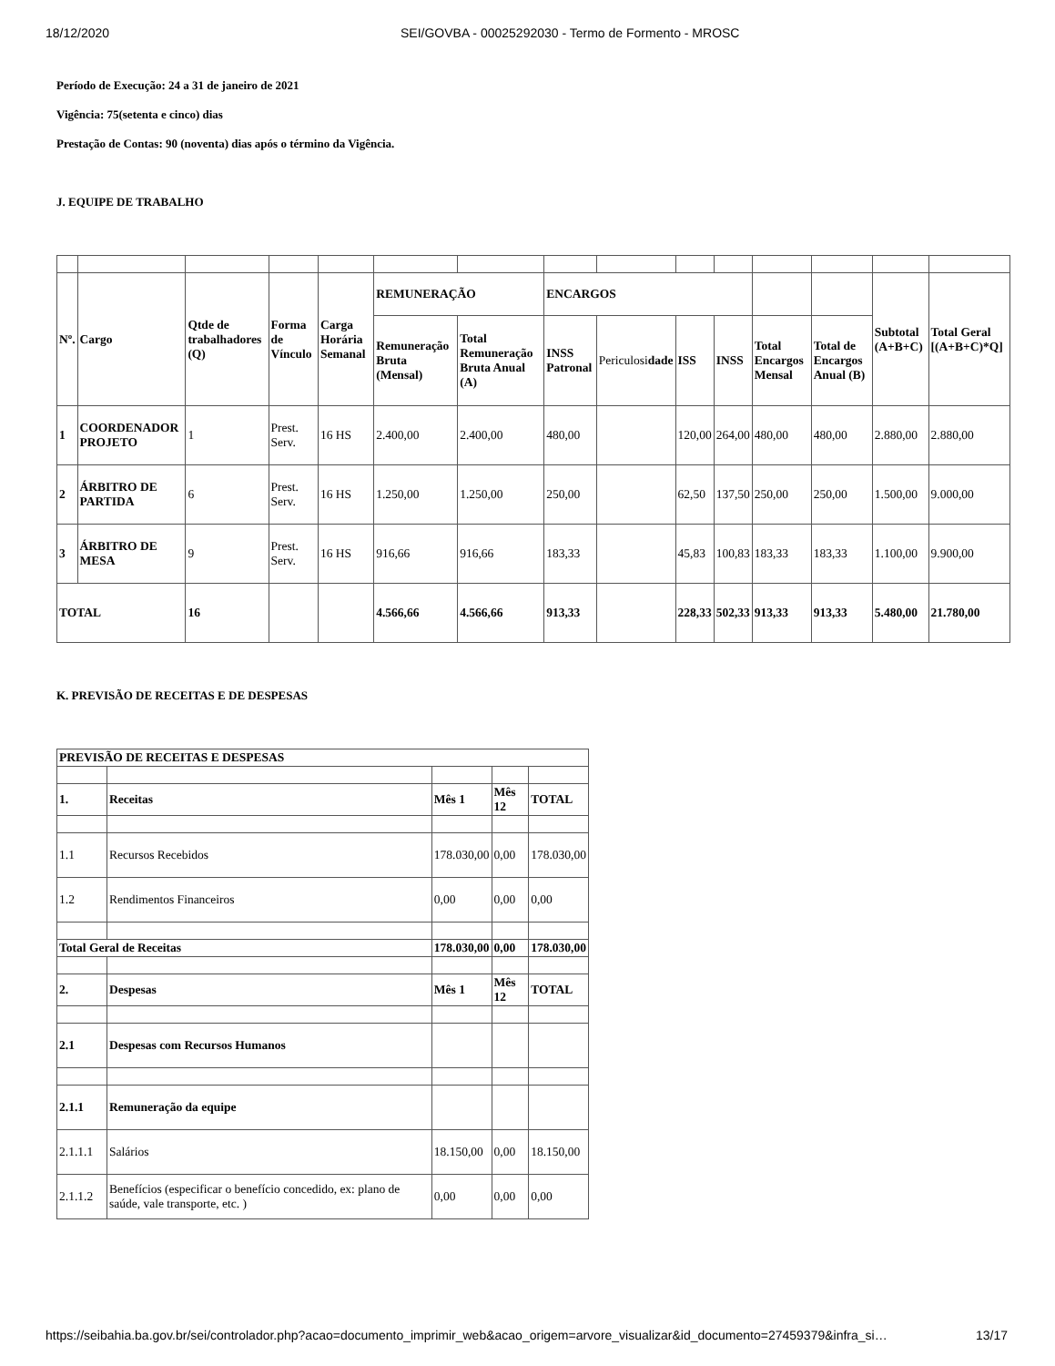18/12/2020 SEI/GOVBA - 00025292030 - Termo de Formento - MROSC
Período de Execução: 24 a 31 de janeiro de 2021
Vigência: 75(setenta e cinco) dias
Prestação de Contas: 90 (noventa) dias após o término da Vigência.
J. EQUIPE DE TRABALHO
| Nº. | Cargo | Qtde de trabalhadores (Q) | Forma de Vínculo | Carga Horária Semanal | REMUNERAÇÃO | | ENCARGOS | | | | | | Subtotal (A+B+C) | Total Geral [(A+B+C)*Q] |
| --- | --- | --- | --- | --- | --- | --- | --- | --- | --- | --- | --- | --- | --- | --- |
| | | | | | Remuneração Bruta (Mensal) | Total Remuneração Bruta Anual (A) | INSS Patronal | Periculosi dade | ISS | INSS | Total Encargos Mensal | Total de Encargos Anual (B) | | |
| 1 | COORDENADOR PROJETO | 1 | Prest. Serv. | 16 HS | 2.400,00 | 2.400,00 | 480,00 | | 120,00 | 264,00 | 480,00 | 480,00 | 2.880,00 | 2.880,00 |
| 2 | ÁRBITRO DE PARTIDA | 6 | Prest. Serv. | 16 HS | 1.250,00 | 1.250,00 | 250,00 | | 62,50 | 137,50 | 250,00 | 250,00 | 1.500,00 | 9.000,00 |
| 3 | ÁRBITRO DE MESA | 9 | Prest. Serv. | 16 HS | 916,66 | 916,66 | 183,33 | | 45,83 | 100,83 | 183,33 | 183,33 | 1.100,00 | 9.900,00 |
| TOTAL | | 16 | | | 4.566,66 | 4.566,66 | 913,33 | | 228,33 | 502,33 | 913,33 | 913,33 | 5.480,00 | 21.780,00 |
K. PREVISÃO DE RECEITAS E DE DESPESAS
| PREVISÃO DE RECEITAS E DESPESAS | | | | |
| --- | --- | --- | --- | --- |
| 1. | Receitas | Mês 1 | Mês 12 | TOTAL |
| 1.1 | Recursos Recebidos | 178.030,00 | 0,00 | 178.030,00 |
| 1.2 | Rendimentos Financeiros | 0,00 | 0,00 | 0,00 |
| Total Geral de Receitas | | 178.030,00 | 0,00 | 178.030,00 |
| 2. | Despesas | Mês 1 | Mês 12 | TOTAL |
| 2.1 | Despesas com Recursos Humanos | | | |
| 2.1.1 | Remuneração da equipe | | | |
| 2.1.1.1 | Salários | 18.150,00 | 0,00 | 18.150,00 |
| 2.1.1.2 | Benefícios (especificar o benefício concedido, ex: plano de saúde, vale transporte, etc. ) | 0,00 | 0,00 | 0,00 |
https://seibahia.ba.gov.br/sei/controlador.php?acao=documento_imprimir_web&acao_origem=arvore_visualizar&id_documento=27459379&infra_si… 13/17